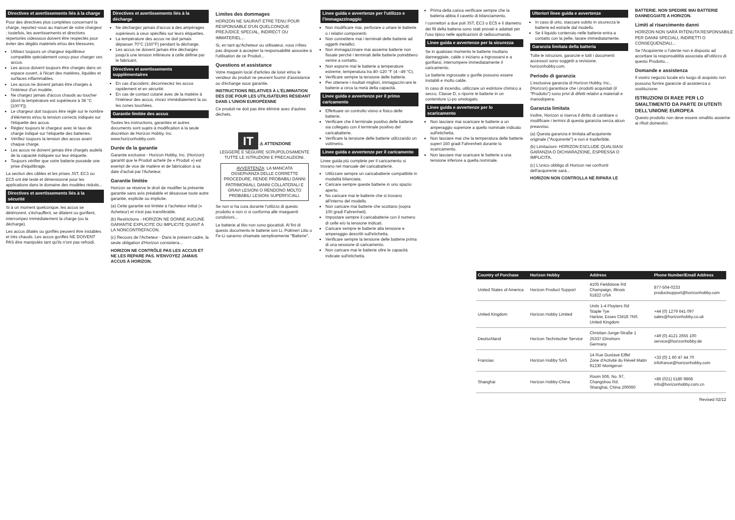Directives et avertissements liés à la charge
Pour des directives plus complètes concernant la charge, reportez-vous au manuel de votre chargeur ; toutefois, les avertissements et directives répertoriés cidessous doivent être respectés pour éviter des dégâts matériels et/ou des blessures.
Utilisez toujours un chargeur équilibreur compatible spécialement conçu pour charger ces accus.
Les accus doivent toujours être chargés dans un espace ouvert, à l'écart des matières, liquides et surfaces inflammables.
Les accus ne doivent jamais être chargés à l'intérieur d'un modèle.
Ne chargez jamais d'accus chauds au toucher (dont la température est supérieure à 38 °C [100°F]).
Le chargeur doit toujours être réglé sur le nombre d'éléments et/ou la tension corrects indiqués sur l'étiquette des accus.
Réglez toujours le chargeur avec le taux de charge indiqué sur l'étiquette des batteries.
Vérifiez toujours la tension des accus avant chaque charge.
Les accus ne doivent jamais être chargés audelà de la capacité indiquée sur leur étiquette.
Toujours vérifier que votre batterie possède une prise d'équilibrage.
La section des câbles et les prises JST, EC3 ou EC5 ont été testé et dimensionné pour les applications dans le domaine des modèles réduits...
Directives et avertissements liés à la sécurité
Si à un moment quelconque, les accus se détériorent, s'échauffent, se dilatent ou gonflent, interrompez immédiatement la charge (ou la décharge).
Les accus dilatés ou gonflés peuvent être instables et très chauds. Les accus gonflés NE DOIVENT PAS être manipulés tant qu'ils n'ont pas refroidi.
Directives et avertissements liés à la décharge
Ne déchargez jamais d'accus à des ampérages supérieurs à ceux spécifiés sur leurs étiquettes.
La température des accus ne doit jamais dépasser 70°C (160°F) pendant la décharge.
Les accus ne doivent jamais être déchargés jusqu'à une tension inférieure à celle définie par le fabricant.
Directives et avertissements supplémentaires
En cas d'accident, déconnectez les accus rapidement et en sécurité.
En cas de contact cutané avec de la matière à l'intérieur des accus, rincez immédiatement la ou les zones touchées.
Garantie limitée des accus
Toutes les instructions, garanties et autres documents sont sujets à modification à la seule discrétion de Horizon Hobby, Inc. www.horizonhobby.com.
Durée de la garantie
Garantie exclusive - Horizon Hobby, Inc. (Horizon) garantit que le Produit acheté (le « Produit ») est exempt de vice de matière et de fabrication à sa date d'achat par l'Acheteur.
Garantie limitée
Horizon se réserve le droit de modifier la présente garantie sans avis préalable et désavoue toute autre garantie, explicite ou implicite.
(a) Cette garantie est limitée à l'acheteur initial (« Acheteur) et n'est pas transférable.
(b) Restrictions - HORIZON NE DONNE AUCUNE GARANTIE EXPLICITE OU IMPLICITE QUANT A LA NONCONTREFACON.
(c) Recours de l'Acheteur - Dans le présent cadre, la seule obligation d'Horizon consistera...
HORIZON NE CONTRÔLE PAS LES ACCUS ET NE LES REPARE PAS. N'ENVOYEZ JAMAIS ACCUS À HORIZON.
Limites des dommages
HORIZON NE SAURAIT ETRE TENU POUR RESPONSABLE D'UN QUELCONQUE PREJUDICE SPECIAL, INDIRECT OU IMMATERIEL...
Si, en tant qu'Acheteur ou utilisateur, vous n'êtes pas disposé à accepter la responsabilité associée à l'utilisation de ce Produit...
Questions et assistance
Votre magasin local d'articles de loisir et/ou le vendeur du produit ne peuvent fournir d'assistance ou d'échange sous garantie.
INSTRUCTIONS RELATIVES À L'ÉLIMINATION DES D3E POUR LES UTILISATEURS RÉSIDANT DANS L'UNION EUROPÉENNE
Ce produit ne doit pas être éliminé avec d'autres déchets.
IT ⚠ ATTENZIONE
LEGGERE E SEGUIRE SCRUPOLOSAMENTE TUTTE LE ISTRUZIONI E PRECAUZIONI.
AVVERTENZA: LA MANCATA OSSERVANZA DELLE CORRETTE PROCEDURE, RENDE PROBABILI DANNI PATRIMONIALI, DANNI COLLATERALI E GRAVI LESIONI O RENDONO MOLTO PROBABILI LESIONI SUPERFICIALI.
Se non si ha cura durante l'utilizzo di questo prodotto e non ci si conforma alle mseguenti condizioni...
Le batterie al litio non sono giocattoli. Al fini di questo documento le batterie ioni Li, Polimeri Litio o Fe-Li saranno chiamate semplicemente "Batterie".
Linee guida e avvertenze per l'utilizzo e l'immagazzinaggio
Non modificare mai, perforare o urtare le batterie o i relativi componenti.
Non connettere mai i terminali delle batterie ad oggetti metallici.
Non immagazzinare mai assieme batterie non fissate perché i terminali delle batterie potrebbero venire a contatto.
Non esporre mai le batterie a temperature estreme; temperatura tra 40–120 °F (4 –49 °C).
Verificare sempre la tensione delle batterie.
Per ottenere i risultati migliori, immagazzin-are le batterie a circa la metà della capacità.
Linee guida e avvertenze per il primo caricamento
Effettuare un controllo visivo e fisico delle batterie.
Verificare che il terminale positivo delle batterie sia collegato con il terminale positivo del caricabatterie.
Verificare la tensione delle batterie utilizzando un voltmetro.
Linee guida e avvertenze per il caricamento
Linee guida più complete per il caricamento si trovano nel manuale del caricabatterie.
Utilizzare sempre un caricabatterie compatibile in modalità bilanciata.
Caricare sempre queste batterie in uno spazio aperto.
No caricare mai le batterie che si trovano all'interno del modello.
Non caricare mai batterie che scottano (sopra 100 gradi Fahrenheit).
Impostare sempre il caricabatterie con il numero di celle e/o la tensione indicati.
Caricare sempre le batterie alla tensione e amperaggio descritti sull'etichetta.
Verificare sempre la tensione delle batterie prima di una sessione di caricamento.
Non caricare mai le batterie oltre le capacità indicate sull'etichetta.
Prima della carica verificare sempre che la batteria abbia il cavetto di bilanciamento.
I connettori a due poli JST, EC3 o EC5 e il diametro dei fili della batteria sono stati provati e adattati per l'uso tipico nelle applicazioni di radiocomando.
Linee guida e avvertenze per la sicurezza
Se in qualsiasi momento le batterie risultano danneggiate, calde o iniziano a ingrossarsi e a gonfiarsi, interrompere immediatamente il caricamento.
Le batterie ingrossate o gonfie possono essere instabili e molto calde.
In caso di incendio, utilizzare un estintore chimico a secco, Classe D, o riporre le batterie in un contenitore Li-po omologato.
Linee guida e avvertenze per lo scaricamento
Non lasciare mai scaricare le batterie a un amperaggio superiore a quello nominale indicato sull'etichetta.
Non lasciare mai che la temperatura delle batterie superi 160 gradi Fahrenheit durante lo scaricamento.
Non lasciare mai scaricare le batterie a una tensione inferiore a quella nominale.
Ulteriori linee guida e avvertenze
In caso di urto, staccare subito in sicurezza le batterie ed estrarle dal modello.
Se il liquido contenuto nelle batterie entra a contatto con la pelle, lavare immediatamente.
Garanzia limitata della batteria
Tutte le istruzioni, garanzie e tutti i documenti accessori sono soggetti a revisione. horizonhobby.com.
Periodo di garanzia
L'esclusiva garanzia di Horizon Hobby, Inc., (Horizon) garantisce che i prodotti acquistati (il "Prodotto") sono privi di difetti relativi a materiali e manodopera.
Garanzia limitata
Inoltre, Horizon si riserva il diritto di cambiare o modificare i termini di questa garanzia senza alcun preavviso.
(a) Questa garanzia è limitata all'acquirente originale ("Acquirente") e non è trasferibile.
(b) Limitazioni- HORIZON ESCLUDE QUALSIASI GARANZIA O DICHIARAZIONE, ESPRESSA O IMPLICITA.
(c) L'unico obbligo di Horizon nei confronti dell'acquirente sarà...
HORIZON NON CONTROLLA NÉ RIPARA LE
BATTERIE. NON SPEDIRE MAI BATTERIE DANNEGGIATE A HORIZON.
Limiti al risarcimento danni
HORIZON NON SARÀ RITENUTA RESPONSABILE PER DANNI SPECIALI, INDIRETTI O CONSEQUENZIALI...
Se l'Acquirente o l'utente non è disposto ad accettare la responsabilità associata all'utilizzo di questo Prodotto...
Domande e assistenza
Il vostro negozio locale e/o luogo di acquisto non possono fornire garanzie di assistenza o sostituzione.
ISTRUZIONI DI RAEE PER LO SMALTIMENTO DA PARTE DI UTENTI DELL'UNIONE EUROPEA
Questo prodotto non deve essere smaltito assieme ai rifiuti domestici.
| Country of Purchase | Horizon Hobby | Address | Phone Number/Email Address |
| --- | --- | --- | --- |
| United States of America | Horizon Product Support | 4105 Fieldstone Rd Champaign, Illinois 61822 USA | 877-504-0233 productsupport@horizonhobby.com |
| United Kingdom | Horizon Hobby Limited | Units 1-4 Ployters Rd Staple Tye Harlow, Essex CM18 7NS United Kingdom | +44 (0) 1279 641 097 sales@horizonhobby.co.uk |
| Deutschland | Horizon Technischer Service | Christian-Junge-Straße 1 25337 Elmshorn Germany | +49 (0) 4121 2655 100 service@horizonhobby.de |
| Francias | Horizon Hobby SAS | 14 Rue Gustave Eiffel Zone d'Activité du Réveil Matin 91230 Montgeron | +33 (0) 1 60 47 44 70 infofrance@horizonhobby.com |
| Shanghai | Horizon Hobby-China | Room 506, No. 97, Changshou Rd. Shanghai, China 200060 | +86 (021) 5180 9868 info@horizonhobby.com.cn |
Revised 02/12